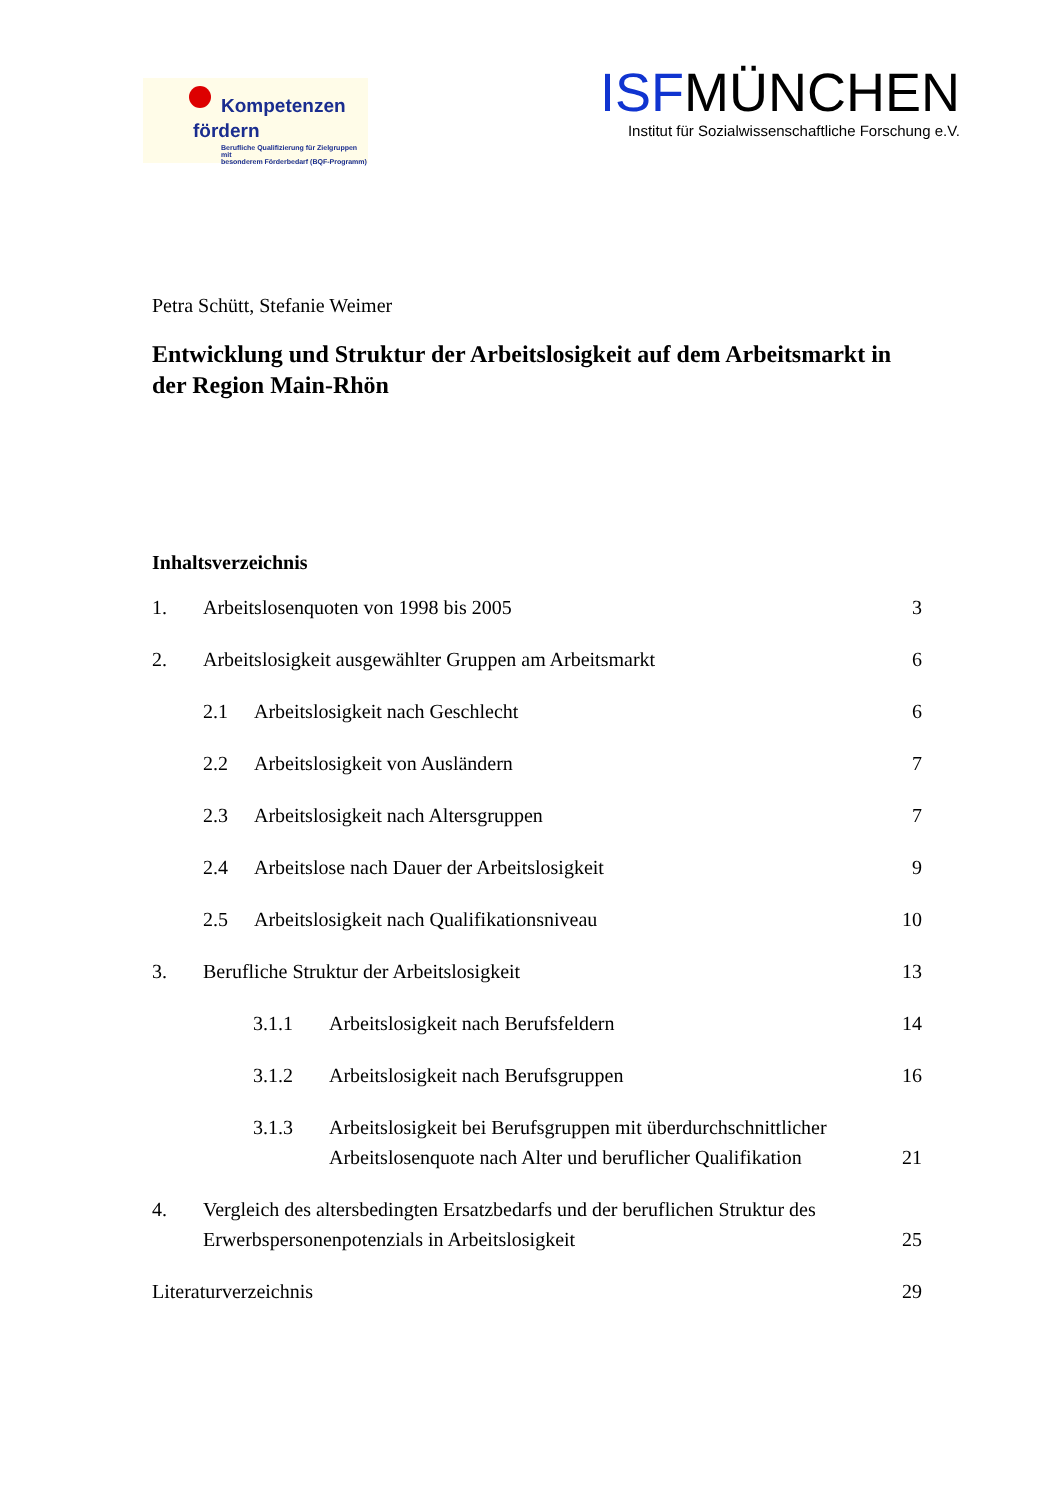Kompetenzen
fördern
Berufliche Qualifizierung für Zielgruppen mit
besonderem Förderbedarf (BQF-Programm)
ISFMÜNCHEN
Institut für Sozialwissenschaftliche Forschung e.V.
Petra Schütt, Stefanie Weimer
Entwicklung und Struktur der Arbeitslosigkeit auf dem Arbeitsmarkt in der Region Main-Rhön
Inhaltsverzeichnis
1. Arbeitslosenquoten von 1998 bis 2005 3
2. Arbeitslosigkeit ausgewählter Gruppen am Arbeitsmarkt 6
2.1 Arbeitslosigkeit nach Geschlecht 6
2.2 Arbeitslosigkeit von Ausländern 7
2.3 Arbeitslosigkeit nach Altersgruppen 7
2.4 Arbeitslose nach Dauer der Arbeitslosigkeit 9
2.5 Arbeitslosigkeit nach Qualifikationsniveau 10
3. Berufliche Struktur der Arbeitslosigkeit 13
3.1.1 Arbeitslosigkeit nach Berufsfeldern 14
3.1.2 Arbeitslosigkeit nach Berufsgruppen 16
3.1.3 Arbeitslosigkeit bei Berufsgruppen mit überdurchschnittlicher Arbeitslosenquote nach Alter und beruflicher Qualifikation 21
4. Vergleich des altersbedingten Ersatzbedarfs und der beruflichen Struktur des Erwerbspersonenpotenzials in Arbeitslosigkeit 25
Literaturverzeichnis 29